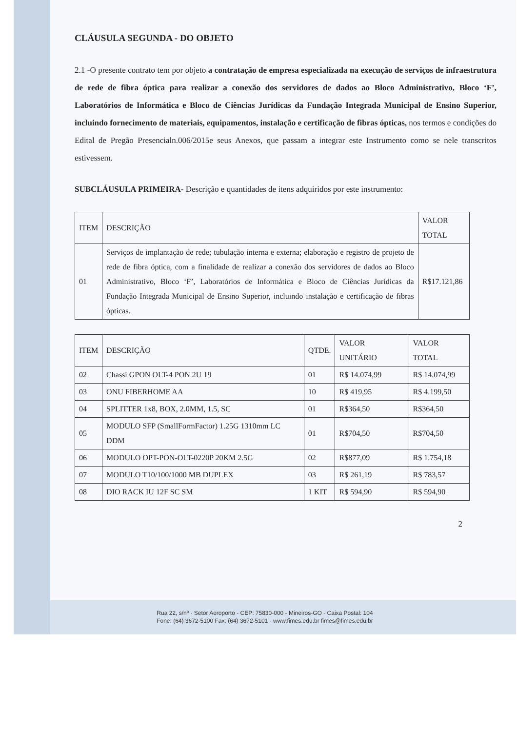CLÁUSULA SEGUNDA - DO OBJETO
2.1 -O presente contrato tem por objeto a contratação de empresa especializada na execução de serviços de infraestrutura de rede de fibra óptica para realizar a conexão dos servidores de dados ao Bloco Administrativo, Bloco ‘F’, Laboratórios de Informática e Bloco de Ciências Jurídicas da Fundação Integrada Municipal de Ensino Superior, incluindo fornecimento de materiais, equipamentos, instalação e certificação de fibras ópticas, nos termos e condições do Edital de Pregão Presencialn.006/2015e seus Anexos, que passam a integrar este Instrumento como se nele transcritos estivessem.
SUBCLÁUSULA PRIMEIRA- Descrição e quantidades de itens adquiridos por este instrumento:
| ITEM | DESCRIÇÃO | VALOR TOTAL |
| --- | --- | --- |
| 01 | Serviços de implantação de rede; tubulação interna e externa; elaboração e registro de projeto de rede de fibra óptica, com a finalidade de realizar a conexão dos servidores de dados ao Bloco Administrativo, Bloco ‘F’, Laboratórios de Informática e Bloco de Ciências Jurídicas da Fundação Integrada Municipal de Ensino Superior, incluindo instalação e certificação de fibras ópticas. | R$17.121,86 |
| ITEM | DESCRIÇÃO | QTDE. | VALOR UNITÁRIO | VALOR TOTAL |
| --- | --- | --- | --- | --- |
| 02 | Chassi GPON OLT-4 PON 2U 19 | 01 | R$ 14.074,99 | R$ 14.074,99 |
| 03 | ONU FIBERHOME AA | 10 | R$ 419,95 | R$ 4.199,50 |
| 04 | SPLITTER 1x8, BOX, 2.0MM, 1.5, SC | 01 | R$364,50 | R$364,50 |
| 05 | MODULO SFP (SmallFormFactor) 1.25G 1310mm LC DDM | 01 | R$704,50 | R$704,50 |
| 06 | MODULO OPT-PON-OLT-0220P 20KM 2.5G | 02 | R$877,09 | R$ 1.754,18 |
| 07 | MODULO T10/100/1000 MB DUPLEX | 03 | R$ 261,19 | R$ 783,57 |
| 08 | DIO RACK IU 12F SC SM | 1 KIT | R$ 594,90 | R$ 594,90 |
2
Rua 22, s/nº - Setor Aeroporto - CEP: 75830-000 - Mineiros-GO - Caixa Postal: 104
Fone: (64) 3672-5100 Fax: (64) 3672-5101 - www.fimes.edu.br fimes@fimes.edu.br